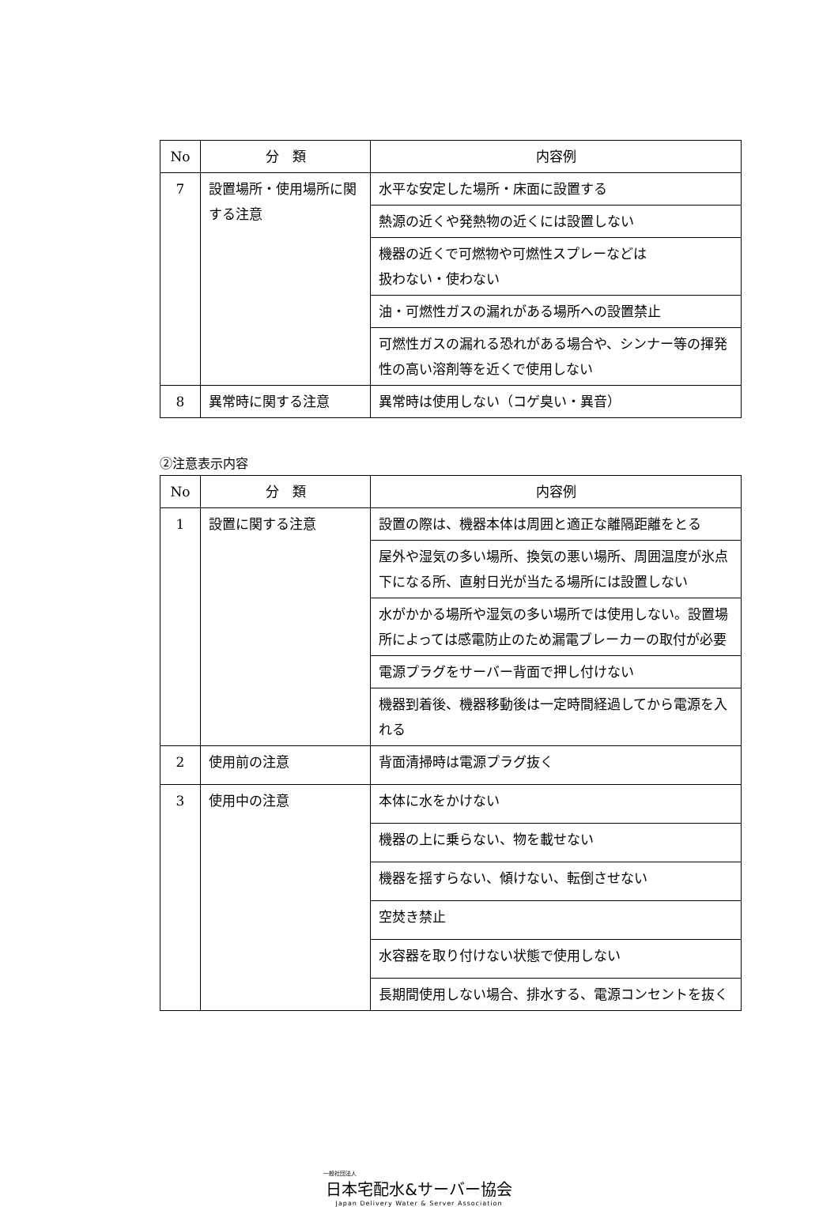| No | 分 類 | 内容例 |
| --- | --- | --- |
| 7 | 設置場所・使用場所に関する注意 | 水平な安定した場所・床面に設置する |
| | | 熱源の近くや発熱物の近くには設置しない |
| | | 機器の近くで可燃物や可燃性スプレーなどは 扱わない・使わない |
| | | 油・可燃性ガスの漏れがある場所への設置禁止 |
| | | 可燃性ガスの漏れる恐れがある場合や、シンナー等の揮発性の高い溶剤等を近くで使用しない |
| 8 | 異常時に関する注意 | 異常時は使用しない（コゲ臭い・異音） |
②注意表示内容
| No | 分 類 | 内容例 |
| --- | --- | --- |
| 1 | 設置に関する注意 | 設置の際は、機器本体は周囲と適正な離隔距離をとる |
| | | 屋外や湿気の多い場所、換気の悪い場所、周囲温度が氷点下になる所、直射日光が当たる場所には設置しない |
| | | 水がかかる場所や湿気の多い場所では使用しない。設置場所によっては感電防止のため漏電ブレーカーの取付が必要 |
| | | 電源プラグをサーバー背面で押し付けない |
| | | 機器到着後、機器移動後は一定時間経過してから電源を入れる |
| 2 | 使用前の注意 | 背面清掃時は電源プラグ抜く |
| 3 | 使用中の注意 | 本体に水をかけない |
| | | 機器の上に乗らない、物を載せない |
| | | 機器を揺すらない、傾けない、転倒させない |
| | | 空焚き禁止 |
| | | 水容器を取り付けない状態で使用しない |
| | | 長期間使用しない場合、排水する、電源コンセントを抜く |
一般社団法人
日本宅配水&サーバー協会
Japan Delivery Water & Server Association